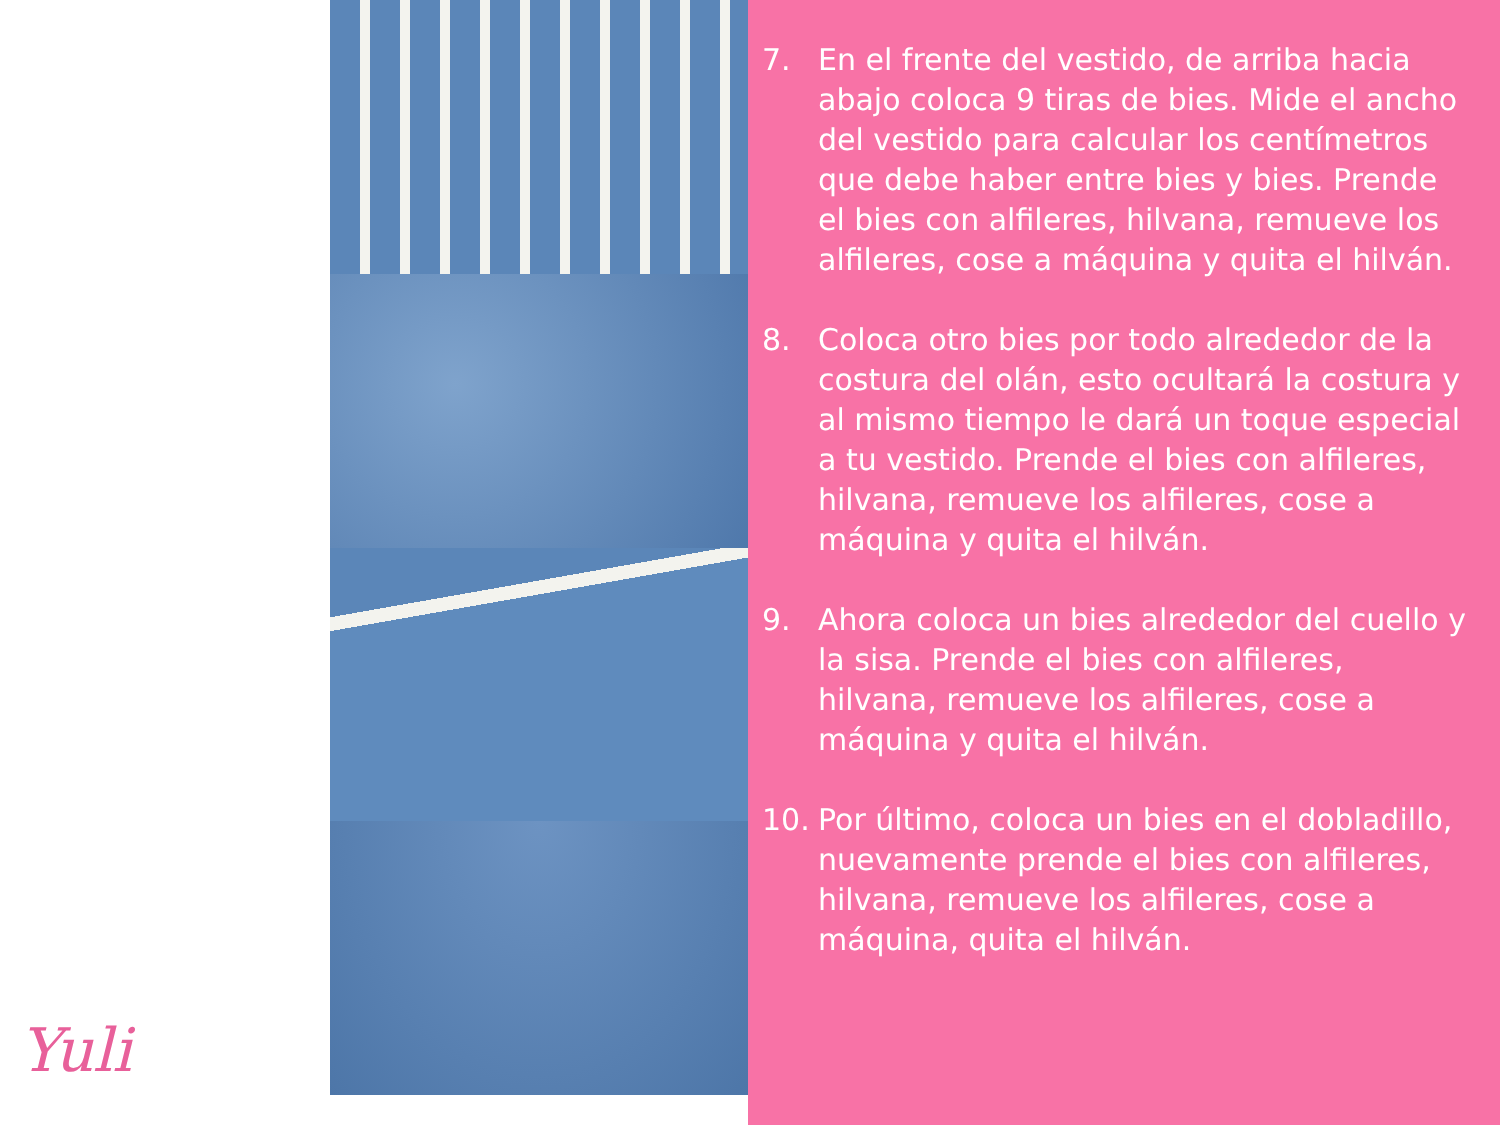Yuli
7. En el frente del vestido, de arriba hacia abajo coloca 9 tiras de bies. Mide el ancho del vestido para calcular los centímetros que debe haber entre bies y bies. Prende el bies con alfileres, hilvana, remueve los alfileres, cose a máquina y quita el hilván.
8. Coloca otro bies por todo alrededor de la costura del olán, esto ocultará la costura y al mismo tiempo le dará un toque especial a tu vestido. Prende el bies con alfileres, hilvana, remueve los alfileres, cose a máquina y quita el hilván.
9. Ahora coloca un bies alrededor del cuello y la sisa. Prende el bies con alfileres, hilvana, remueve los alfileres, cose a máquina y quita el hilván.
10. Por último, coloca un bies en el dobladillo, nuevamente prende el bies con alfileres, hilvana, remueve los alfileres, cose a máquina, quita el hilván.